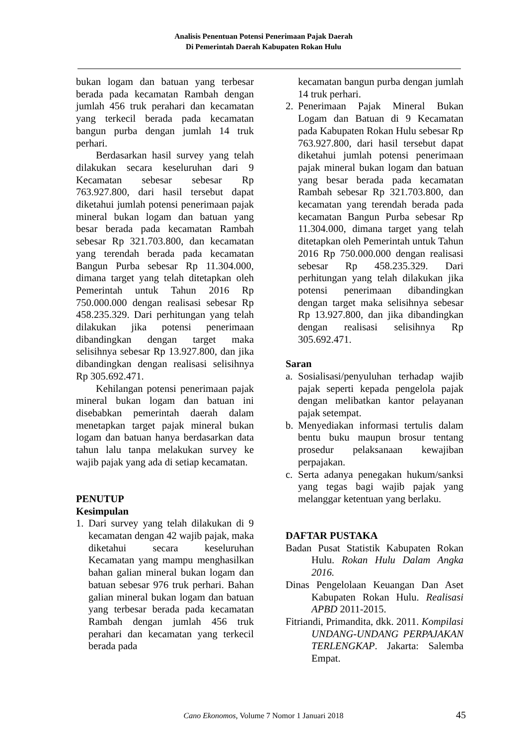Analisis Penentuan Potensi Penerimaan Pajak Daerah
Di Pemerintah Daerah Kabupaten Rokan Hulu
bukan logam dan batuan yang terbesar berada pada kecamatan Rambah dengan jumlah 456 truk perahari dan kecamatan yang terkecil berada pada kecamatan bangun purba dengan jumlah 14 truk perhari.
Berdasarkan hasil survey yang telah dilakukan secara keseluruhan dari 9 Kecamatan sebesar sebesar Rp 763.927.800, dari hasil tersebut dapat diketahui jumlah potensi penerimaan pajak mineral bukan logam dan batuan yang besar berada pada kecamatan Rambah sebesar Rp 321.703.800, dan kecamatan yang terendah berada pada kecamatan Bangun Purba sebesar Rp 11.304.000, dimana target yang telah ditetapkan oleh Pemerintah untuk Tahun 2016 Rp 750.000.000 dengan realisasi sebesar Rp 458.235.329. Dari perhitungan yang telah dilakukan jika potensi penerimaan dibandingkan dengan target maka selisihnya sebesar Rp 13.927.800, dan jika dibandingkan dengan realisasi selisihnya Rp 305.692.471.
Kehilangan potensi penerimaan pajak mineral bukan logam dan batuan ini disebabkan pemerintah daerah dalam menetapkan target pajak mineral bukan logam dan batuan hanya berdasarkan data tahun lalu tanpa melakukan survey ke wajib pajak yang ada di setiap kecamatan.
PENUTUP
Kesimpulan
1. Dari survey yang telah dilakukan di 9 kecamatan dengan 42 wajib pajak, maka diketahui secara keseluruhan Kecamatan yang mampu menghasilkan bahan galian mineral bukan logam dan batuan sebesar 976 truk perhari. Bahan galian mineral bukan logam dan batuan yang terbesar berada pada kecamatan Rambah dengan jumlah 456 truk perahari dan kecamatan yang terkecil berada pada
kecamatan bangun purba dengan jumlah 14 truk perhari.
2. Penerimaan Pajak Mineral Bukan Logam dan Batuan di 9 Kecamatan pada Kabupaten Rokan Hulu sebesar Rp 763.927.800, dari hasil tersebut dapat diketahui jumlah potensi penerimaan pajak mineral bukan logam dan batuan yang besar berada pada kecamatan Rambah sebesar Rp 321.703.800, dan kecamatan yang terendah berada pada kecamatan Bangun Purba sebesar Rp 11.304.000, dimana target yang telah ditetapkan oleh Pemerintah untuk Tahun 2016 Rp 750.000.000 dengan realisasi sebesar Rp 458.235.329. Dari perhitungan yang telah dilakukan jika potensi penerimaan dibandingkan dengan target maka selisihnya sebesar Rp 13.927.800, dan jika dibandingkan dengan realisasi selisihnya Rp 305.692.471.
Saran
a. Sosialisasi/penyuluhan terhadap wajib pajak seperti kepada pengelola pajak dengan melibatkan kantor pelayanan pajak setempat.
b. Menyediakan informasi tertulis dalam bentu buku maupun brosur tentang prosedur pelaksanaan kewajiban perpajakan.
c. Serta adanya penegakan hukum/sanksi yang tegas bagi wajib pajak yang melanggar ketentuan yang berlaku.
DAFTAR PUSTAKA
Badan Pusat Statistik Kabupaten Rokan Hulu. Rokan Hulu Dalam Angka 2016.
Dinas Pengelolaan Keuangan Dan Aset Kabupaten Rokan Hulu. Realisasi APBD 2011-2015.
Fitriandi, Primandita, dkk. 2011. Kompilasi UNDANG-UNDANG PERPAJAKAN TERLENGKAP. Jakarta: Salemba Empat.
Cano Ekonomos, Volume 7 Nomor 1 Januari 2018 45